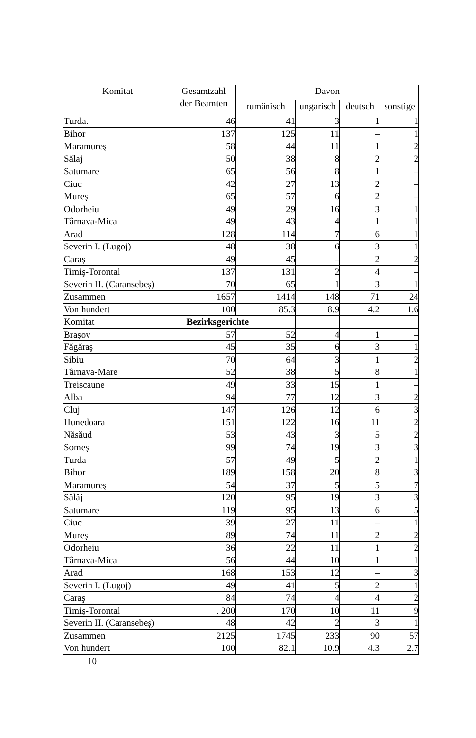| Komitat | Gesamtzahl der Beamten | Davon | | | |
| --- | --- | --- | --- | --- | --- |
| | | rumänisch | ungarisch | deutsch | sonstige |
| Turda. | 46 | 41 | 3 | 1 | 1 |
| Bihor | 137 | 125 | 11 | – | 1 |
| Maramureş | 58 | 44 | 11 | 1 | 2 |
| Sălaj | 50 | 38 | 8 | 2 | 2 |
| Satumare | 65 | 56 | 8 | 1 | – |
| Ciuc | 42 | 27 | 13 | 2 | – |
| Mureş | 65 | 57 | 6 | 2 | – |
| Odorheiu | 49 | 29 | 16 | 3 | 1 |
| Târnava-Mica | 49 | 43 | 4 | 1 | 1 |
| Arad | 128 | 114 | 7 | 6 | 1 |
| Severin I. (Lugoj) | 48 | 38 | 6 | 3 | 1 |
| Caraş | 49 | 45 | – | 2 | 2 |
| Timiş-Torontal | 137 | 131 | 2 | 4 | – |
| Severin II. (Caransebeş) | 70 | 65 | 1 | 3 | 1 |
| Zusammen | 1657 | 1414 | 148 | 71 | 24 |
| Von hundert | 100 | 85.3 | 8.9 | 4.2 | 1.6 |
| Komitat | Bezirksgerichte | | | | |
| Braşov | 57 | 52 | 4 | 1 | – |
| Făgăraş | 45 | 35 | 6 | 3 | 1 |
| Sibiu | 70 | 64 | 3 | 1 | 2 |
| Târnava-Mare | 52 | 38 | 5 | 8 | 1 |
| Treiscaune | 49 | 33 | 15 | 1 | – |
| Alba | 94 | 77 | 12 | 3 | 2 |
| Cluj | 147 | 126 | 12 | 6 | 3 |
| Hunedoara | 151 | 122 | 16 | 11 | 2 |
| Năsăud | 53 | 43 | 3 | 5 | 2 |
| Someş | 99 | 74 | 19 | 3 | 3 |
| Turda | 57 | 49 | 5 | 2 | 1 |
| Bihor | 189 | 158 | 20 | 8 | 3 |
| Maramureş | 54 | 37 | 5 | 5 | 7 |
| Sălăj | 120 | 95 | 19 | 3 | 3 |
| Satumare | 119 | 95 | 13 | 6 | 5 |
| Ciuc | 39 | 27 | 11 | – | 1 |
| Mureş | 89 | 74 | 11 | 2 | 2 |
| Odorheiu | 36 | 22 | 11 | 1 | 2 |
| Târnava-Mica | 56 | 44 | 10 | 1 | 1 |
| Arad | 168 | 153 | 12 | – | 3 |
| Severin I. (Lugoj) | 49 | 41 | 5 | 2 | 1 |
| Caraş | 84 | 74 | 4 | 4 | 2 |
| Timiş-Torontal | . 200 | 170 | 10 | 11 | 9 |
| Severin II. (Caransebeş) | 48 | 42 | 2 | 3 | 1 |
| Zusammen | 2125 | 1745 | 233 | 90 | 57 |
| Von hundert | 100 | 82.1 | 10.9 | 4.3 | 2.7 |
10